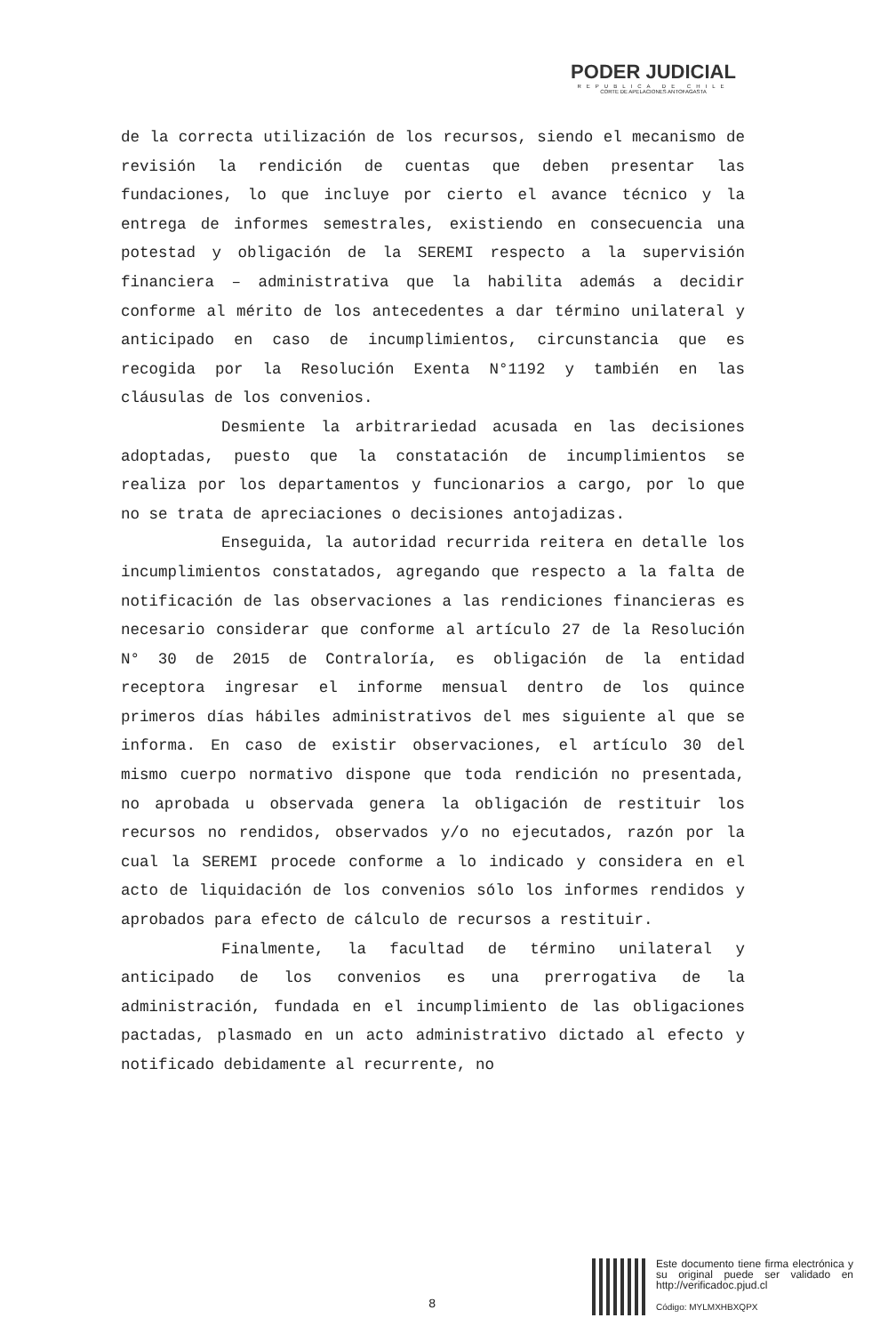PODER JUDICIAL
REPUBLICA DE CHILE
CORTE DE APELACIONES ANTOFAGASTA
de la correcta utilización de los recursos, siendo el mecanismo de revisión la rendición de cuentas que deben presentar las fundaciones, lo que incluye por cierto el avance técnico y la entrega de informes semestrales, existiendo en consecuencia una potestad y obligación de la SEREMI respecto a la supervisión financiera – administrativa que la habilita además a decidir conforme al mérito de los antecedentes a dar término unilateral y anticipado en caso de incumplimientos, circunstancia que es recogida por la Resolución Exenta N°1192 y también en las cláusulas de los convenios.
Desmiente la arbitrariedad acusada en las decisiones adoptadas, puesto que la constatación de incumplimientos se realiza por los departamentos y funcionarios a cargo, por lo que no se trata de apreciaciones o decisiones antojadizas.
Enseguida, la autoridad recurrida reitera en detalle los incumplimientos constatados, agregando que respecto a la falta de notificación de las observaciones a las rendiciones financieras es necesario considerar que conforme al artículo 27 de la Resolución N° 30 de 2015 de Contraloría, es obligación de la entidad receptora ingresar el informe mensual dentro de los quince primeros días hábiles administrativos del mes siguiente al que se informa. En caso de existir observaciones, el artículo 30 del mismo cuerpo normativo dispone que toda rendición no presentada, no aprobada u observada genera la obligación de restituir los recursos no rendidos, observados y/o no ejecutados, razón por la cual la SEREMI procede conforme a lo indicado y considera en el acto de liquidación de los convenios sólo los informes rendidos y aprobados para efecto de cálculo de recursos a restituir.
Finalmente, la facultad de término unilateral y anticipado de los convenios es una prerrogativa de la administración, fundada en el incumplimiento de las obligaciones pactadas, plasmado en un acto administrativo dictado al efecto y notificado debidamente al recurrente, no
8
Este documento tiene firma electrónica y su original puede ser validado en http://verificadoc.pjud.cl
Código: MYLMXHBXQPX